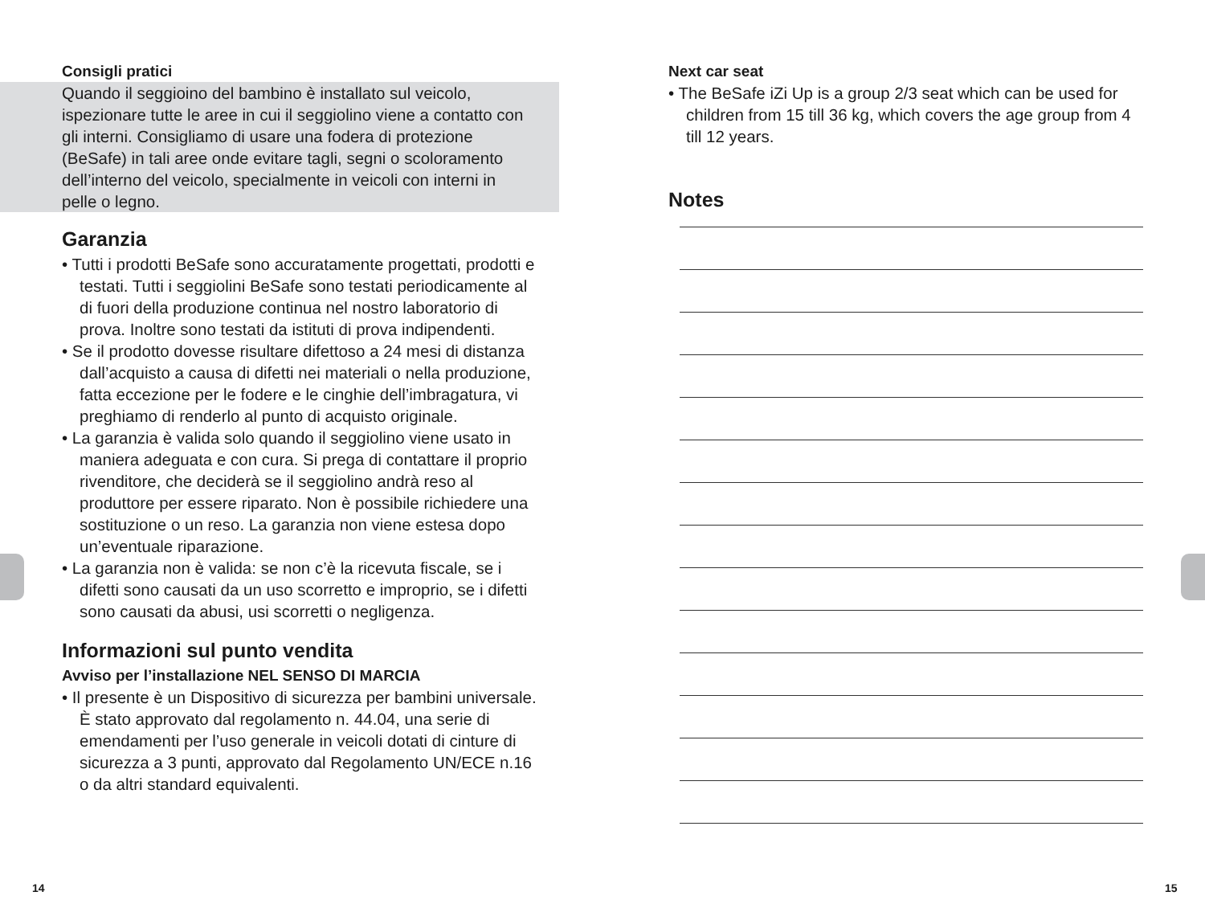Consigli pratici
Quando il seggioino del bambino è installato sul veicolo, ispezionare tutte le aree in cui il seggiolino viene a contatto con gli interni. Consigliamo di usare una fodera di protezione (BeSafe) in tali aree onde evitare tagli, segni o scoloramento dell’interno del veicolo, specialmente in veicoli con interni in pelle o legno.
Garanzia
• Tutti i prodotti BeSafe sono accuratamente progettati, prodotti e testati. Tutti i seggiolini BeSafe sono testati periodicamente al di fuori della produzione continua nel nostro laboratorio di prova. Inoltre sono testati da istituti di prova indipendenti.
• Se il prodotto dovesse risultare difettoso a 24 mesi di distanza dall’acquisto a causa di difetti nei materiali o nella produzione, fatta eccezione per le fodere e le cinghie dell’imbragatura, vi preghiamo di renderlo al punto di acquisto originale.
• La garanzia è valida solo quando il seggiolino viene usato in maniera adeguata e con cura. Si prega di contattare il proprio rivenditore, che deciderà se il seggiolino andrà reso al produttore per essere riparato. Non è possibile richiedere una sostituzione o un reso. La garanzia non viene estesa dopo un’eventuale riparazione.
• La garanzia non è valida: se non c’è la ricevuta fiscale, se i difetti sono causati da un uso scorretto e improprio, se i difetti sono causati da abusi, usi scorretti o negligenza.
Informazioni sul punto vendita
Avviso per l’installazione NEL SENSO DI MARCIA
• Il presente è un Dispositivo di sicurezza per bambini universale. È stato approvato dal regolamento n. 44.04, una serie di emendamenti per l’uso generale in veicoli dotati di cinture di sicurezza a 3 punti, approvato dal Regolamento UN/ECE n.16 o da altri standard equivalenti.
Next car seat
• The BeSafe iZi Up is a group 2/3 seat which can be used for children from 15 till 36 kg, which covers the age group from 4 till 12 years.
Notes
14 15